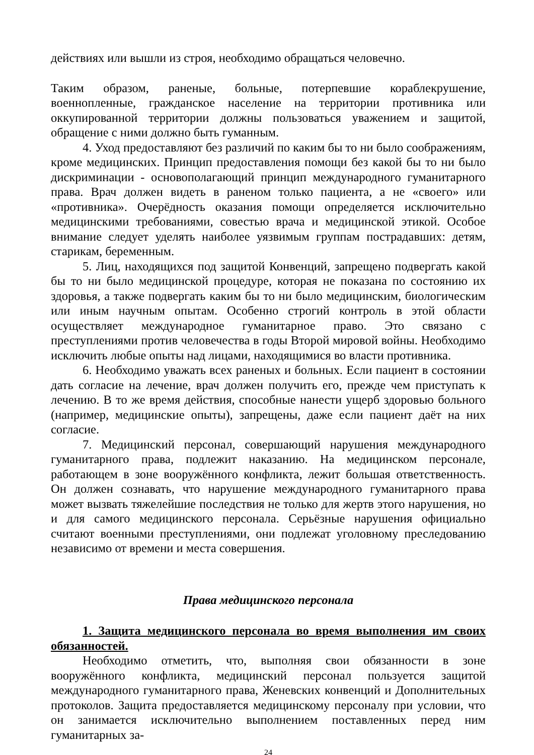действиях или вышли из строя, необходимо обращаться человечно.
Таким образом, раненые, больные, потерпевшие кораблекрушение, военнопленные, гражданское население на территории противника или оккупированной территории должны пользоваться уважением и защитой, обращение с ними должно быть гуманным.
4. Уход предоставляют без различий по каким бы то ни было соображениям, кроме медицинских. Принцип предоставления помощи без какой бы то ни было дискриминации - основополагающий принцип международного гуманитарного права. Врач должен видеть в раненом только пациента, а не «своего» или «противника». Очерёдность оказания помощи определяется исключительно медицинскими требованиями, совестью врача и медицинской этикой. Особое внимание следует уделять наиболее уязвимым группам пострадавших: детям, старикам, беременным.
5. Лиц, находящихся под защитой Конвенций, запрещено подвергать какой бы то ни было медицинской процедуре, которая не показана по состоянию их здоровья, а также подвергать каким бы то ни было медицинским, биологическим или иным научным опытам. Особенно строгий контроль в этой области осуществляет международное гуманитарное право. Это связано с преступлениями против человечества в годы Второй мировой войны. Необходимо исключить любые опыты над лицами, находящимися во власти противника.
6. Необходимо уважать всех раненых и больных. Если пациент в состоянии дать согласие на лечение, врач должен получить его, прежде чем приступать к лечению. В то же время действия, способные нанести ущерб здоровью больного (например, медицинские опыты), запрещены, даже если пациент даёт на них согласие.
7. Медицинский персонал, совершающий нарушения международного гуманитарного права, подлежит наказанию. На медицинском персонале, работающем в зоне вооружённого конфликта, лежит большая ответственность. Он должен сознавать, что нарушение международного гуманитарного права может вызвать тяжелейшие последствия не только для жертв этого нарушения, но и для самого медицинского персонала. Серьёзные нарушения официально считают военными преступлениями, они подлежат уголовному преследованию независимо от времени и места совершения.
Права медицинского персонала
1. Защита медицинского персонала во время выполнения им своих обязанностей.
Необходимо отметить, что, выполняя свои обязанности в зоне вооружённого конфликта, медицинский персонал пользуется защитой международного гуманитарного права, Женевских конвенций и Дополнительных протоколов. Защита предоставляется медицинскому персоналу при условии, что он занимается исключительно выполнением поставленных перед ним гуманитарных за-
24